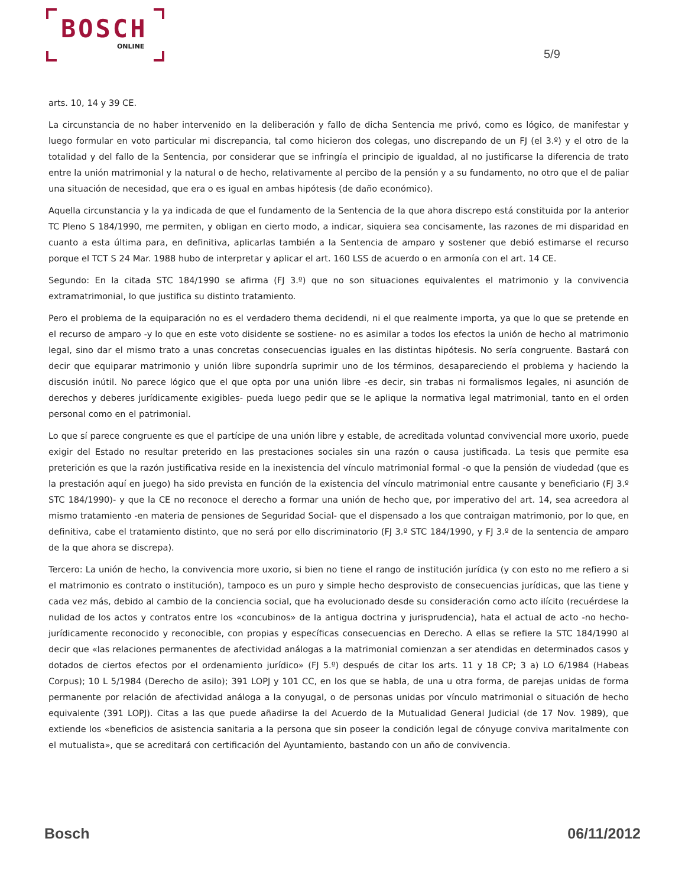BOSCH
ONLINE
5/9
arts. 10, 14 y 39 CE.
La circunstancia de no haber intervenido en la deliberación y fallo de dicha Sentencia me privó, como es lógico, de manifestar y luego formular en voto particular mi discrepancia, tal como hicieron dos colegas, uno discrepando de un FJ (el 3.º) y el otro de la totalidad y del fallo de la Sentencia, por considerar que se infringía el principio de igualdad, al no justificarse la diferencia de trato entre la unión matrimonial y la natural o de hecho, relativamente al percibo de la pensión y a su fundamento, no otro que el de paliar una situación de necesidad, que era o es igual en ambas hipótesis (de daño económico).
Aquella circunstancia y la ya indicada de que el fundamento de la Sentencia de la que ahora discrepo está constituida por la anterior TC Pleno S 184/1990, me permiten, y obligan en cierto modo, a indicar, siquiera sea concisamente, las razones de mi disparidad en cuanto a esta última para, en definitiva, aplicarlas también a la Sentencia de amparo y sostener que debió estimarse el recurso porque el TCT S 24 Mar. 1988 hubo de interpretar y aplicar el art. 160 LSS de acuerdo o en armonía con el art. 14 CE.
Segundo: En la citada STC 184/1990 se afirma (FJ 3.º) que no son situaciones equivalentes el matrimonio y la convivencia extramatrimonial, lo que justifica su distinto tratamiento.
Pero el problema de la equiparación no es el verdadero thema decidendi, ni el que realmente importa, ya que lo que se pretende en el recurso de amparo -y lo que en este voto disidente se sostiene- no es asimilar a todos los efectos la unión de hecho al matrimonio legal, sino dar el mismo trato a unas concretas consecuencias iguales en las distintas hipótesis. No sería congruente. Bastará con decir que equiparar matrimonio y unión libre supondría suprimir uno de los términos, desapareciendo el problema y haciendo la discusión inútil. No parece lógico que el que opta por una unión libre -es decir, sin trabas ni formalismos legales, ni asunción de derechos y deberes jurídicamente exigibles- pueda luego pedir que se le aplique la normativa legal matrimonial, tanto en el orden personal como en el patrimonial.
Lo que sí parece congruente es que el partícipe de una unión libre y estable, de acreditada voluntad convivencial more uxorio, puede exigir del Estado no resultar preterido en las prestaciones sociales sin una razón o causa justificada. La tesis que permite esa preterición es que la razón justificativa reside en la inexistencia del vínculo matrimonial formal -o que la pensión de viudedad (que es la prestación aquí en juego) ha sido prevista en función de la existencia del vínculo matrimonial entre causante y beneficiario (FJ 3.º STC 184/1990)- y que la CE no reconoce el derecho a formar una unión de hecho que, por imperativo del art. 14, sea acreedora al mismo tratamiento -en materia de pensiones de Seguridad Social- que el dispensado a los que contraigan matrimonio, por lo que, en definitiva, cabe el tratamiento distinto, que no será por ello discriminatorio (FJ 3.º STC 184/1990, y FJ 3.º de la sentencia de amparo de la que ahora se discrepa).
Tercero: La unión de hecho, la convivencia more uxorio, si bien no tiene el rango de institución jurídica (y con esto no me refiero a si el matrimonio es contrato o institución), tampoco es un puro y simple hecho desprovisto de consecuencias jurídicas, que las tiene y cada vez más, debido al cambio de la conciencia social, que ha evolucionado desde su consideración como acto ilícito (recuérdese la nulidad de los actos y contratos entre los «concubinos» de la antigua doctrina y jurisprudencia), hata el actual de acto -no hecho- jurídicamente reconocido y reconocible, con propias y específicas consecuencias en Derecho. A ellas se refiere la STC 184/1990 al decir que «las relaciones permanentes de afectividad análogas a la matrimonial comienzan a ser atendidas en determinados casos y dotados de ciertos efectos por el ordenamiento jurídico» (FJ 5.º) después de citar los arts. 11 y 18 CP; 3 a) LO 6/1984 (Habeas Corpus); 10 L 5/1984 (Derecho de asilo); 391 LOPJ y 101 CC, en los que se habla, de una u otra forma, de parejas unidas de forma permanente por relación de afectividad análoga a la conyugal, o de personas unidas por vínculo matrimonial o situación de hecho equivalente (391 LOPJ). Citas a las que puede añadirse la del Acuerdo de la Mutualidad General Judicial (de 17 Nov. 1989), que extiende los «beneficios de asistencia sanitaria a la persona que sin poseer la condición legal de cónyuge conviva maritalmente con el mutualista», que se acreditará con certificación del Ayuntamiento, bastando con un año de convivencia.
Bosch 06/11/2012